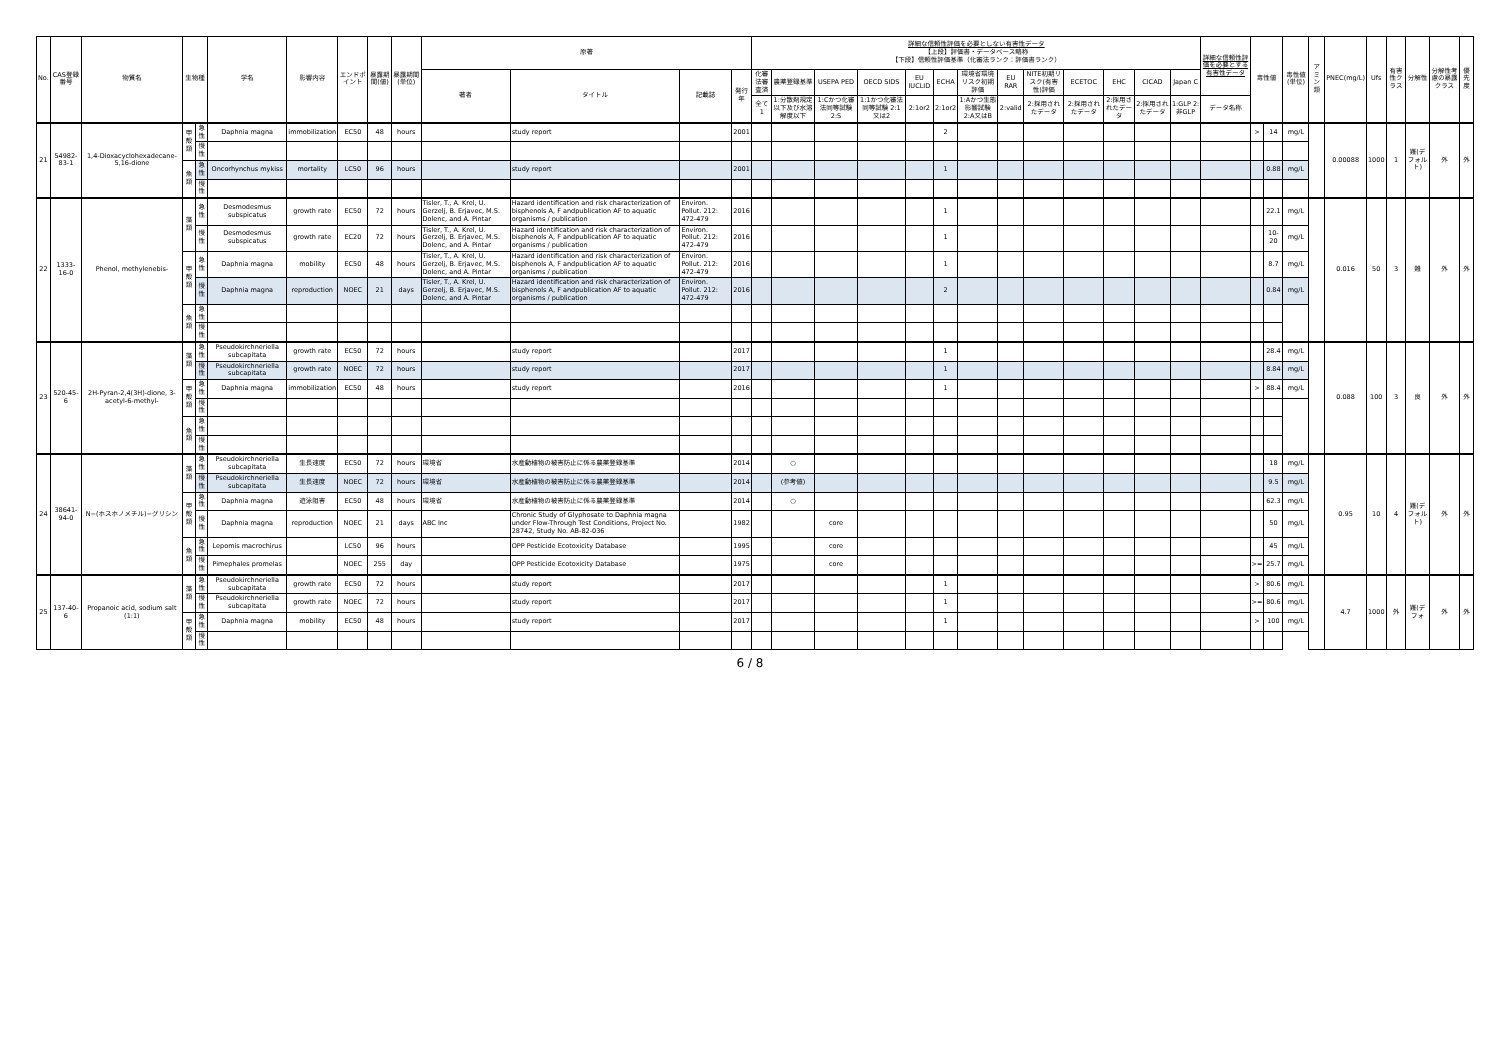| No. | CAS登録番号 | 物質名 | 生物種 | | 学名 | 影響内容 | エンドポイント | 暴露期間(値) | 暴露期間(単位) | 原著 | | | | 詳細な信頼性評価を必要としない有害性データ 【上段】評価書・データベース略称 【下段】信頼性評価基準（化審法ランク：評価書ランク） | | | | | | | | | | | | | 詳細な信頼性評価を必要とする有害性データ | 毒性値 | | 毒性値(単位) | アミン類 | PNEC(mg/L) | Ufs | 有害性クラス | 分解性 | 分解性考慮の暴露クラス | 優先度 |
| --- | --- | --- | --- | --- | --- | --- | --- | --- | --- | --- | --- | --- | --- | --- | --- | --- | --- | --- | --- | --- | --- | --- | --- | --- | --- | --- | --- | --- | --- | --- | --- | --- | --- | --- | --- | --- | --- |
| | | | | | | | | | | 著者 | タイトル | 記載誌 | 発行年 | 化審法審査済 | 農薬登録基準 | USEPA PED | OECD SIDS | EU IUCLID | ECHA | 環境省環境リスク初期評価 | EU RAR | NITE初期リスク(有害性)評価 | ECETOC | EHC | CICAD | Japan C | | | | | | | | | | | |
| | | | | | | | | | | | | | | 全て1 | 1:分散剤規定以下及び水溶解度以下 | 1:Cかつ化審法同等試験 2:S | 1:1かつ化審法同等試験 2:1又は2 | 2:1or2 | 2:1or2 | 1:Aかつ生態影響試験 2:A又はB | 2:valid | 2:採用されたデータ | 2:採用されたデータ | 2:採用されたデータ | 2:採用されたデータ | 1:GLP 2:非GLP | データ名称 | | | | | | | | | | |
| 21 | 54982-83-1 | 1,4-Dioxacyclohexadecane-5,16-dione | 甲殻類 | 急性 | Daphnia magna | immobilization | EC50 | 48 | hours | | study report | | 2001 | | | | | | 2 | | | | | | | | | > | 14 | mg/L | | 0.00088 | 1000 | 1 | 難(デフォルト) | 外 | 外 |
| | | | | 慢性 | | | | | | | | | | | | | | | | | | | | | | | | | | | | | | | | | |
| | | | 魚類 | 急性 | Oncorhynchus mykiss | mortality | LC50 | 96 | hours | | study report | | 2001 | | | | | | 1 | | | | | | | | | | 0.88 | mg/L | | | | | | | |
| | | | | 慢性 | | | | | | | | | | | | | | | | | | | | | | | | | | | | | | | | | |
| 22 | 1333-16-0 | Phenol, methylenebis- | 藻類 | 急性 | Desmodesmus subspicatus | growth rate | EC50 | 72 | hours | Tisler, T., A. Krel, U. Gerzelj, B. Erjavec, M.S. Dolenc, and A. Pintar | Hazard identification and risk characterization of bisphenols A, F andpublication AF to aquatic organisms / publication | Environ. Pollut. 212: 472-479 | 2016 | | | | | | 1 | | | | | | | | | | 22.1 | mg/L | | 0.016 | 50 | 3 | 難 | 外 | 外 |
| | | | | 慢性 | Desmodesmus subspicatus | growth rate | EC20 | 72 | hours | Tisler, T., A. Krel, U. Gerzelj, B. Erjavec, M.S. Dolenc, and A. Pintar | Hazard identification and risk characterization of bisphenols A, F andpublication AF to aquatic organisms / publication | Environ. Pollut. 212: 472-479 | 2016 | | | | | | 1 | | | | | | | | | | 10-20 | mg/L | | | | | | | |
| | | | 甲殻類 | 急性 | Daphnia magna | mobility | EC50 | 48 | hours | Tisler, T., A. Krel, U. Gerzelj, B. Erjavec, M.S. Dolenc, and A. Pintar | Hazard identification and risk characterization of bisphenols A, F andpublication AF to aquatic organisms / publication | Environ. Pollut. 212: 472-479 | 2016 | | | | | | 1 | | | | | | | | | | 8.7 | mg/L | | | | | | | |
| | | | | 慢性 | Daphnia magna | reproduction | NOEC | 21 | days | Tisler, T., A. Krel, U. Gerzelj, B. Erjavec, M.S. Dolenc, and A. Pintar | Hazard identification and risk characterization of bisphenols A, F andpublication AF to aquatic organisms / publication | Environ. Pollut. 212: 472-479 | 2016 | | | | | | 2 | | | | | | | | | | 0.84 | mg/L | | | | | | | |
| | | | 魚類 | 急性 | | | | | | | | | | | | | | | | | | | | | | | | | | | | | | | | | |
| | | | | 慢性 | | | | | | | | | | | | | | | | | | | | | | | | | | | | | | | | | |
| 23 | 520-45-6 | 2H-Pyran-2,4(3H)-dione, 3-acetyl-6-methyl- | 藻類 | 急性 | Pseudokirchneriella subcapitata | growth rate | EC50 | 72 | hours | | study report | | 2017 | | | | | | 1 | | | | | | | | | | 28.4 | mg/L | | 0.088 | 100 | 3 | 良 | 外 | 外 |
| | | | | 慢性 | Pseudokirchneriella subcapitata | growth rate | NOEC | 72 | hours | | study report | | 2017 | | | | | | 1 | | | | | | | | | | 8.84 | mg/L | | | | | | | |
| | | | 甲殻類 | 急性 | Daphnia magna | immobilization | EC50 | 48 | hours | | study report | | 2016 | | | | | | 1 | | | | | | | | | > | 88.4 | mg/L | | | | | | | |
| | | | | 慢性 | | | | | | | | | | | | | | | | | | | | | | | | | | | | | | | | | |
| | | | 魚類 | 急性 | | | | | | | | | | | | | | | | | | | | | | | | | | | | | | | | | |
| | | | | 慢性 | | | | | | | | | | | | | | | | | | | | | | | | | | | | | | | | | |
| 24 | 38641-94-0 | N−(ホスホノメチル)−グリシン | 藻類 | 急性 | Pseudokirchneriella subcapitata | 生長速度 | EC50 | 72 | hours | 環境省 | 水産動植物の被害防止に係る農薬登録基準 | | 2014 | | ○ | | | | | | | | | | | | | | 18 | mg/L | | 0.95 | 10 | 4 | 難(デフォルト) | 外 | 外 |
| | | | | 慢性 | Pseudokirchneriella subcapitata | 生長速度 | NOEC | 72 | hours | 環境省 | 水産動植物の被害防止に係る農薬登録基準 | | 2014 | | (参考値) | | | | | | | | | | | | | | 9.5 | mg/L | | | | | | | |
| | | | 甲殻類 | 急性 | Daphnia magna | 遊泳阻害 | EC50 | 48 | hours | 環境省 | 水産動植物の被害防止に係る農薬登録基準 | | 2014 | | ○ | | | | | | | | | | | | | | 62.3 | mg/L | | | | | | | |
| | | | | 慢性 | Daphnia magna | reproduction | NOEC | 21 | days | ABC Inc | Chronic Study of Glyphosate to Daphnia magna under Flow-Through Test Conditions, Project No. 28742, Study No. AB-82-036 | | 1982 | | | core | | | | | | | | | | | | | 50 | mg/L | | | | | | | |
| | | | 魚類 | 急性 | Lepomis macrochirus | | LC50 | 96 | hours | | OPP Pesticide Ecotoxicity Database | | 1995 | | | core | | | | | | | | | | | | | 45 | mg/L | | | | | | | |
| | | | | 慢性 | Pimephales promelas | | NOEC | 255 | day | | OPP Pesticide Ecotoxicity Database | | 1975 | | | core | | | | | | | | | | | | >= | 25.7 | mg/L | | | | | | | |
| 25 | 137-40-6 | Propanoic acid, sodium salt (1:1) | 藻類 | 急性 | Pseudokirchneriella subcapitata | growth rate | EC50 | 72 | hours | | study report | | 2017 | | | | | | 1 | | | | | | | | | > | 80.6 | mg/L | | 4.7 | 1000 | 外 | 難(デフォ | 外 | 外 |
| | | | | 慢性 | Pseudokirchneriella subcapitata | growth rate | NOEC | 72 | hours | | study report | | 2017 | | | | | | 1 | | | | | | | | | >= | 80.6 | mg/L | | | | | | | |
| | | | 甲殻類 | 急性 | Daphnia magna | mobility | EC50 | 48 | hours | | study report | | 2017 | | | | | | 1 | | | | | | | | | > | 100 | mg/L | | | | | | | |
| | | | | 慢性 | | | | | | | | | | | | | | | | | | | | | | | | | | | | | | | | | |
6 / 8